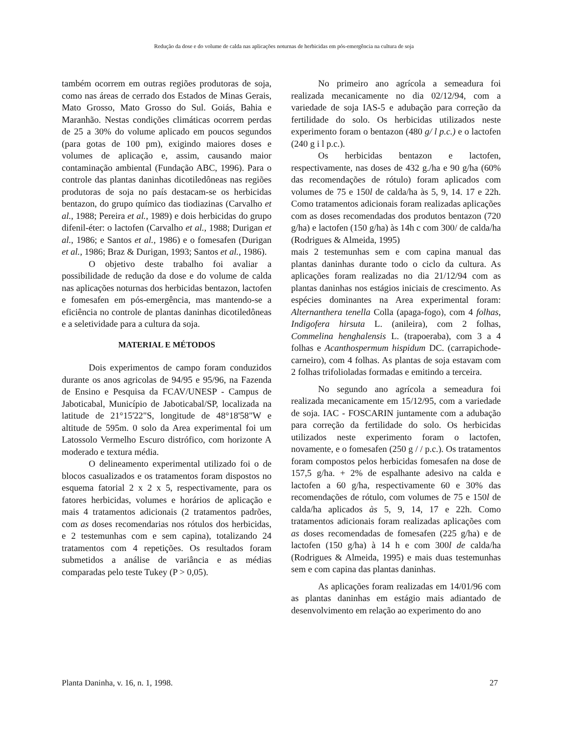Redução da dose e do volume de calda nas aplicações noturnas de herbicidas em pós-emergência na cultura de soja
também ocorrem em outras regiões produtoras de soja, como nas áreas de cerrado dos Estados de Minas Gerais, Mato Grosso, Mato Grosso do Sul. Goiás, Bahia e Maranhão. Nestas condições climáticas ocorrem perdas de 25 a 30% do volume aplicado em poucos segundos (para gotas de 100 pm), exigindo maiores doses e volumes de aplicação e, assim, causando maior contaminação ambiental (Fundação ABC, 1996). Para o controle das plantas daninhas dicotiledôneas nas regiões produtoras de soja no país destacam-se os herbicidas bentazon, do grupo químico das tiodiazinas (Carvalho et al., 1988; Pereira et al., 1989) e dois herbicidas do grupo difenil-éter: o lactofen (Carvalho et al., 1988; Durigan et al., 1986; e Santos et al., 1986) e o fomesafen (Durigan et al., 1986; Braz & Durigan, 1993; Santos et al., 1986).
O objetivo deste trabalho foi avaliar a possibilidade de redução da dose e do volume de calda nas aplicações noturnas dos herbicidas bentazon, lactofen e fomesafen em pós-emergência, mas mantendo-se a eficiência no controle de plantas daninhas dicotiledôneas e a seletividade para a cultura da soja.
MATERIAL E MÉTODOS
Dois experimentos de campo foram conduzidos durante os anos agricolas de 94/95 e 95/96, na Fazenda de Ensino e Pesquisa da FCAV/UNESP - Campus de Jaboticabal, Município de Jaboticabal/SP, localizada na latitude de 21°15'22"S, longitude de 48°18'58"W e altitude de 595m. 0 solo da Area experimental foi um Latossolo Vermelho Escuro distrófico, com horizonte A moderado e textura média.
O delineamento experimental utilizado foi o de blocos casualizados e os tratamentos foram dispostos no esquema fatorial 2 x 2 x 5, respectivamente, para os fatores herbicidas, volumes e horários de aplicação e mais 4 tratamentos adicionais (2 tratamentos padrões, com as doses recomendarias nos rótulos dos herbicidas, e 2 testemunhas com e sem capina), totalizando 24 tratamentos com 4 repetições. Os resultados foram submetidos a análise de variância e as médias comparadas pelo teste Tukey (P > 0,05).
No primeiro ano agrícola a semeadura foi realizada mecanicamente no dia 02/12/94, com a variedade de soja IAS-5 e adubação para correção da fertilidade do solo. Os herbicidas utilizados neste experimento foram o bentazon (480 g/ l p.c.) e o lactofen (240 g i l p.c.).
Os herbicidas bentazon e lactofen, respectivamente, nas doses de 432 g./ha e 90 g/ha (60% das recomendações de rótulo) foram aplicados com volumes de 75 e 150l de calda/ha às 5, 9, 14. 17 e 22h. Como tratamentos adicionais foram realizadas aplicações com as doses recomendadas dos produtos bentazon (720 g/ha) e lactofen (150 g/ha) às 14h c com 300/ de calda/ha (Rodrigues & Almeida, 1995)
mais 2 testemunhas sem e com capina manual das plantas daninhas durante todo o ciclo da cultura. As aplicações foram realizadas no dia 21/12/94 com as plantas daninhas nos estágios iniciais de crescimento. As espécies dominantes na Area experimental foram: Alternanthera tenella Colla (apaga-fogo), com 4 folhas, Indigofera hirsuta L. (anileira), com 2 folhas, Commelina henghalensis L. (trapoeraba), com 3 a 4 folhas e Acanthospermum hispidum DC. (carrapichode-carneiro), com 4 folhas. As plantas de soja estavam com 2 folhas trifolioladas formadas e emitindo a terceira.
No segundo ano agrícola a semeadura foi realizada mecanicamente em 15/12/95, com a variedade de soja. IAC - FOSCARIN juntamente com a adubação para correção da fertilidade do solo. Os herbicidas utilizados neste experimento foram o lactofen, novamente, e o fomesafen (250 g / / p.c.). Os tratamentos foram compostos pelos herbicidas fomesafen na dose de 157,5 g/ha. + 2% de espalhante adesivo na calda e lactofen a 60 g/ha, respectivamente 60 e 30% das recomendações de rótulo, com volumes de 75 e 150l de calda/ha aplicados às 5, 9, 14, 17 e 22h. Como tratamentos adicionais foram realizadas aplicações com as doses recomendadas de fomesafen (225 g/ha) e de lactofen (150 g/ha) à 14 h e com 300l de calda/ha (Rodrigues & Almeida, 1995) e mais duas testemunhas sem e com capina das plantas daninhas.
As aplicações foram realizadas em 14/01/96 com as plantas daninhas em estágio mais adiantado de desenvolvimento em relação ao experimento do ano
Planta Daninha, v. 16, n. 1, 1998. 27